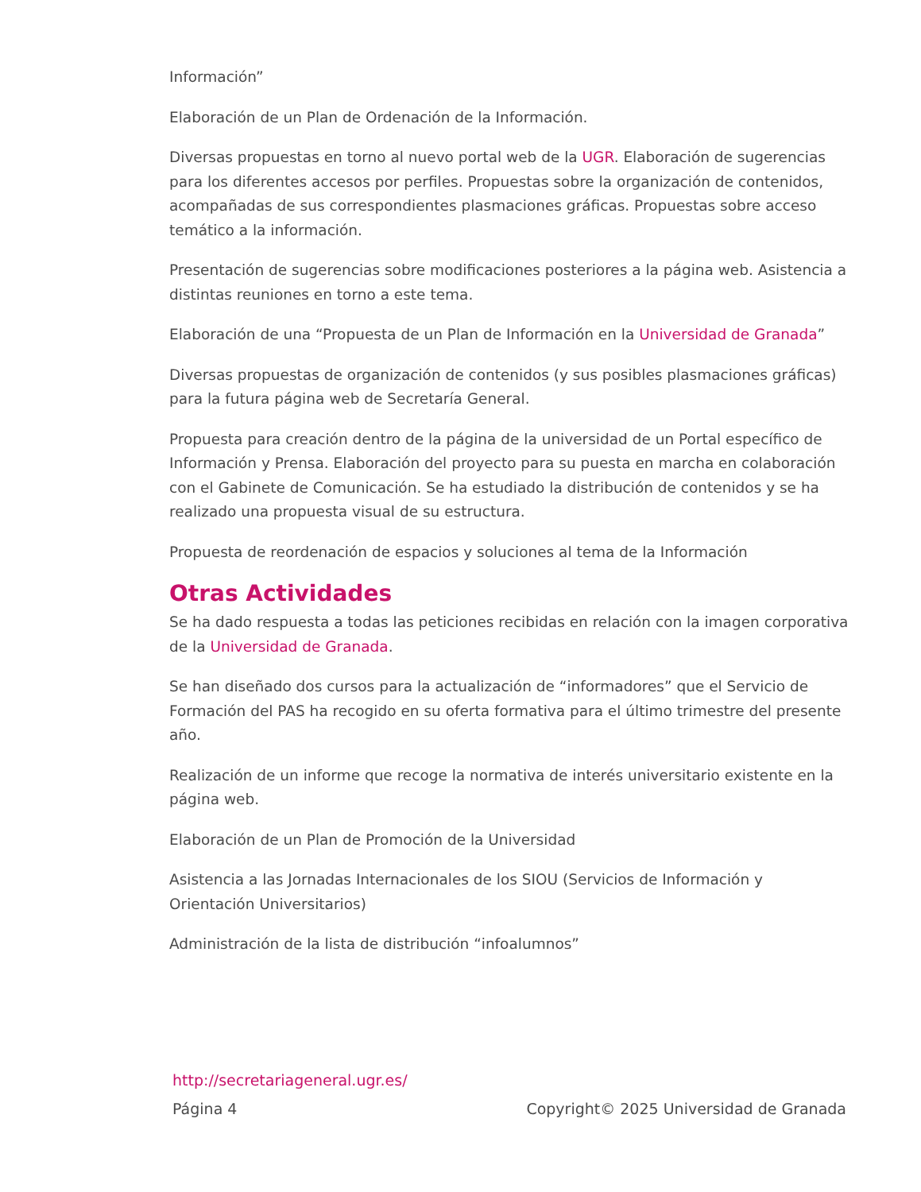Información”
Elaboración de un Plan de Ordenación de la Información.
Diversas propuestas en torno al nuevo portal web de la UGR. Elaboración de sugerencias para los diferentes accesos por perfiles. Propuestas sobre la organización de contenidos, acompañadas de sus correspondientes plasmaciones gráficas. Propuestas sobre acceso temático a la información.
Presentación de sugerencias sobre modificaciones posteriores a la página web. Asistencia a distintas reuniones en torno a este tema.
Elaboración de una “Propuesta de un Plan de Información en la Universidad de Granada”
Diversas propuestas de organización de contenidos (y sus posibles plasmaciones gráficas) para la futura página web de Secretaría General.
Propuesta para creación dentro de la página de la universidad de un Portal específico de Información y Prensa. Elaboración del proyecto para su puesta en marcha en colaboración con el Gabinete de Comunicación. Se ha estudiado la distribución de contenidos y se ha realizado una propuesta visual de su estructura.
Propuesta de reordenación de espacios y soluciones al tema de la Información
Otras Actividades
Se ha dado respuesta a todas las peticiones recibidas en relación con la imagen corporativa de la Universidad de Granada.
Se han diseñado dos cursos para la actualización de “informadores” que el Servicio de Formación del PAS ha recogido en su oferta formativa para el último trimestre del presente año.
Realización de un informe que recoge la normativa de interés universitario existente en la página web.
Elaboración de un Plan de Promoción de la Universidad
Asistencia a las Jornadas Internacionales de los SIOU (Servicios de Información y Orientación Universitarios)
Administración de la lista de distribución “infoalumnos”
http://secretariageneral.ugr.es/
Página 4 Copyright© 2025 Universidad de Granada